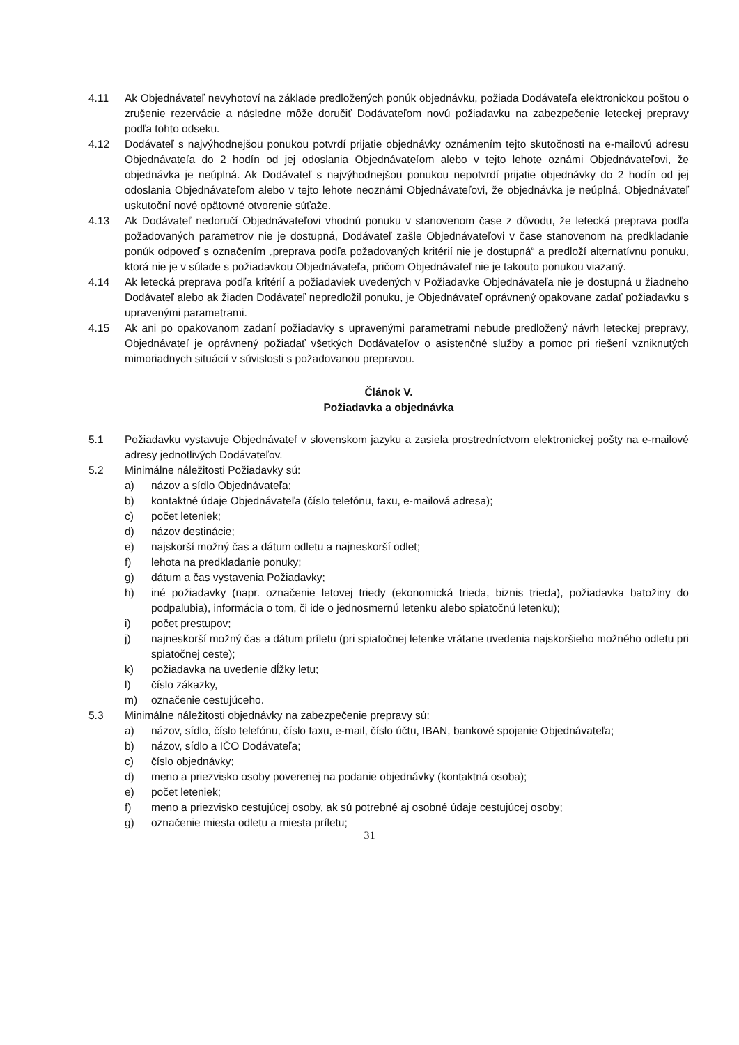4.11 Ak Objednávateľ nevyhotoví na základe predložených ponúk objednávku, požiada Dodávateľa elektronickou poštou o zrušenie rezervácie a následne môže doručiť Dodávateľom novú požiadavku na zabezpečenie leteckej prepravy podľa tohto odseku.
4.12 Dodávateľ s najvýhodnejšou ponukou potvrdí prijatie objednávky oznámením tejto skutočnosti na e-mailovú adresu Objednávateľa do 2 hodín od jej odoslania Objednávateľom alebo v tejto lehote oznámi Objednávateľovi, že objednávka je neúplná. Ak Dodávateľ s najvýhodnejšou ponukou nepotvrdí prijatie objednávky do 2 hodín od jej odoslania Objednávateľom alebo v tejto lehote neoznámi Objednávateľovi, že objednávka je neúplná, Objednávateľ uskutoční nové opätovné otvorenie súťaže.
4.13 Ak Dodávateľ nedoručí Objednávateľovi vhodnú ponuku v stanovenom čase z dôvodu, že letecká preprava podľa požadovaných parametrov nie je dostupná, Dodávateľ zašle Objednávateľovi v čase stanovenom na predkladanie ponúk odpoveď s označením „preprava podľa požadovaných kritérií nie je dostupná“ a predloží alternatívnu ponuku, ktorá nie je v súlade s požiadavkou Objednávateľa, pričom Objednávateľ nie je takouto ponukou viazaný.
4.14 Ak letecká preprava podľa kritérií a požiadaviek uvedených v Požiadavke Objednávateľa nie je dostupná u žiadneho Dodávateľ alebo ak žiaden Dodávateľ nepredložil ponuku, je Objednávateľ oprávnený opakovane zadať požiadavku s upravenými parametrami.
4.15 Ak ani po opakovanom zadaní požiadavky s upravenými parametrami nebude predložený návrh leteckej prepravy, Objednávateľ je oprávnený požiadať všetkých Dodávateľov o asistenčné služby a pomoc pri riešení vzniknutých mimoriadnych situácií v súvislosti s požadovanou prepravou.
Článok V.
Požiadavka a objednávka
5.1 Požiadavku vystavuje Objednávateľ v slovenskom jazyku a zasiela prostredníctvom elektronickej pošty na e-mailové adresy jednotlivých Dodávateľov.
5.2 Minimálne náležitosti Požiadavky sú:
a) názov a sídlo Objednávateľa;
b) kontaktné údaje Objednávateľa (číslo telefónu, faxu, e-mailová adresa);
c) počet leteniek;
d) názov destinácie;
e) najskorší možný čas a dátum odletu a najneskorší odlet;
f) lehota na predkladanie ponuky;
g) dátum a čas vystavenia Požiadavky;
h) iné požiadavky (napr. označenie letovej triedy (ekonomická trieda, biznis trieda), požiadavka batožiny do podpalubia), informácia o tom, či ide o jednosmernú letenku alebo spiatočnú letenku);
i) počet prestupov;
j) najneskorší možný čas a dátum príletu (pri spiatočnej letenke vrátane uvedenia najskoršieho možného odletu pri spiatočnej ceste);
k) požiadavka na uvedenie dĺžky letu;
l) číslo zákazky,
m) označenie cestujúceho.
5.3 Minimálne náležitosti objednávky na zabezpečenie prepravy sú:
a) názov, sídlo, číslo telefónu, číslo faxu, e-mail, číslo účtu, IBAN, bankové spojenie Objednávateľa;
b) názov, sídlo a IČO Dodávateľa;
c) číslo objednávky;
d) meno a priezvisko osoby poverenej na podanie objednávky (kontaktná osoba);
e) počet leteniek;
f) meno a priezvisko cestujúcej osoby, ak sú potrebné aj osobné údaje cestujúcej osoby;
g) označenie miesta odletu a miesta príletu;
31